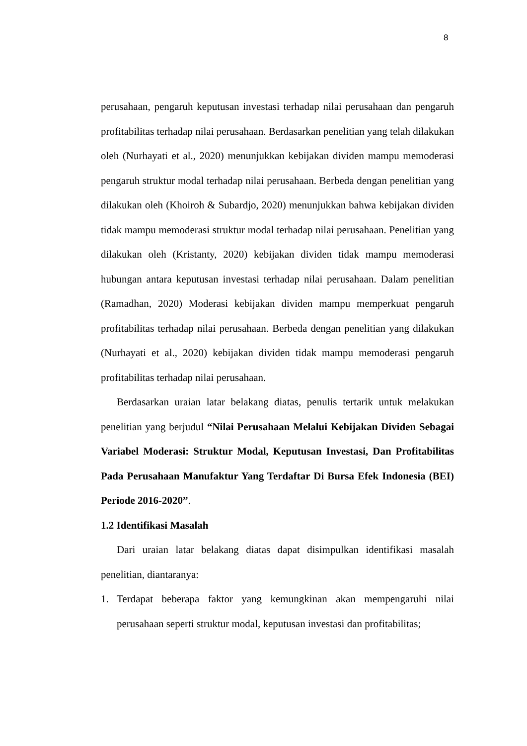8
perusahaan, pengaruh keputusan investasi terhadap nilai perusahaan dan pengaruh profitabilitas terhadap nilai perusahaan. Berdasarkan penelitian yang telah dilakukan oleh (Nurhayati et al., 2020) menunjukkan kebijakan dividen mampu memoderasi pengaruh struktur modal terhadap nilai perusahaan. Berbeda dengan penelitian yang dilakukan oleh (Khoiroh & Subardjo, 2020) menunjukkan bahwa kebijakan dividen tidak mampu memoderasi struktur modal terhadap nilai perusahaan. Penelitian yang dilakukan oleh (Kristanty, 2020) kebijakan dividen tidak mampu memoderasi hubungan antara keputusan investasi terhadap nilai perusahaan. Dalam penelitian (Ramadhan, 2020) Moderasi kebijakan dividen mampu memperkuat pengaruh profitabilitas terhadap nilai perusahaan. Berbeda dengan penelitian yang dilakukan (Nurhayati et al., 2020) kebijakan dividen tidak mampu memoderasi pengaruh profitabilitas terhadap nilai perusahaan.
Berdasarkan uraian latar belakang diatas, penulis tertarik untuk melakukan penelitian yang berjudul “Nilai Perusahaan Melalui Kebijakan Dividen Sebagai Variabel Moderasi: Struktur Modal, Keputusan Investasi, Dan Profitabilitas Pada Perusahaan Manufaktur Yang Terdaftar Di Bursa Efek Indonesia (BEI) Periode 2016-2020”.
1.2 Identifikasi Masalah
Dari uraian latar belakang diatas dapat disimpulkan identifikasi masalah penelitian, diantaranya:
1. Terdapat beberapa faktor yang kemungkinan akan mempengaruhi nilai perusahaan seperti struktur modal, keputusan investasi dan profitabilitas;